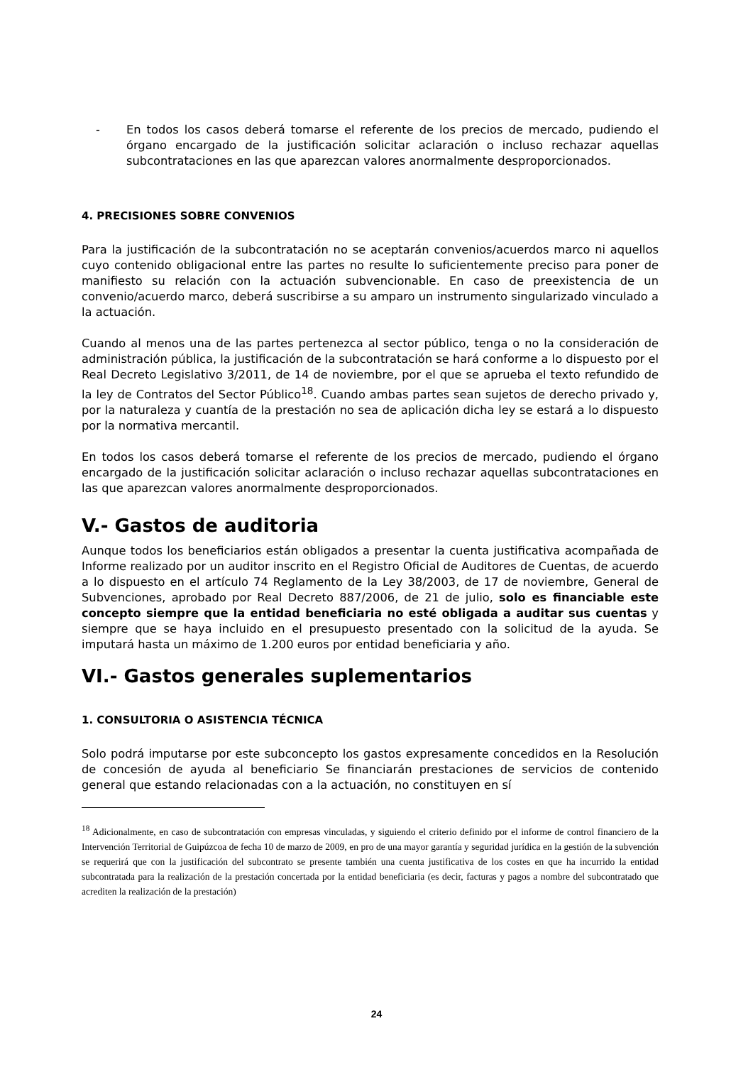- En todos los casos deberá tomarse el referente de los precios de mercado, pudiendo el órgano encargado de la justificación solicitar aclaración o incluso rechazar aquellas subcontrataciones en las que aparezcan valores anormalmente desproporcionados.
4. PRECISIONES SOBRE CONVENIOS
Para la justificación de la subcontratación no se aceptarán convenios/acuerdos marco ni aquellos cuyo contenido obligacional entre las partes no resulte lo suficientemente preciso para poner de manifiesto su relación con la actuación subvencionable. En caso de preexistencia de un convenio/acuerdo marco, deberá suscribirse a su amparo un instrumento singularizado vinculado a la actuación.
Cuando al menos una de las partes pertenezca al sector público, tenga o no la consideración de administración pública, la justificación de la subcontratación se hará conforme a lo dispuesto por el Real Decreto Legislativo 3/2011, de 14 de noviembre, por el que se aprueba el texto refundido de la ley de Contratos del Sector Público<sup>18</sup>. Cuando ambas partes sean sujetos de derecho privado y, por la naturaleza y cuantía de la prestación no sea de aplicación dicha ley se estará a lo dispuesto por la normativa mercantil.
En todos los casos deberá tomarse el referente de los precios de mercado, pudiendo el órgano encargado de la justificación solicitar aclaración o incluso rechazar aquellas subcontrataciones en las que aparezcan valores anormalmente desproporcionados.
V.- Gastos de auditoria
Aunque todos los beneficiarios están obligados a presentar la cuenta justificativa acompañada de Informe realizado por un auditor inscrito en el Registro Oficial de Auditores de Cuentas, de acuerdo a lo dispuesto en el artículo 74 Reglamento de la Ley 38/2003, de 17 de noviembre, General de Subvenciones, aprobado por Real Decreto 887/2006, de 21 de julio, solo es financiable este concepto siempre que la entidad beneficiaria no esté obligada a auditar sus cuentas y siempre que se haya incluido en el presupuesto presentado con la solicitud de la ayuda. Se imputará hasta un máximo de 1.200 euros por entidad beneficiaria y año.
VI.- Gastos generales suplementarios
1. CONSULTORIA O ASISTENCIA TÉCNICA
Solo podrá imputarse por este subconcepto los gastos expresamente concedidos en la Resolución de concesión de ayuda al beneficiario Se financiarán prestaciones de servicios de contenido general que estando relacionadas con a la actuación, no constituyen en sí
<sup>18</sup> Adicionalmente, en caso de subcontratación con empresas vinculadas, y siguiendo el criterio definido por el informe de control financiero de la Intervención Territorial de Guipúzcoa de fecha 10 de marzo de 2009, en pro de una mayor garantía y seguridad jurídica en la gestión de la subvención se requerirá que con la justificación del subcontrato se presente también una cuenta justificativa de los costes en que ha incurrido la entidad subcontratada para la realización de la prestación concertada por la entidad beneficiaria (es decir, facturas y pagos a nombre del subcontratado que acrediten la realización de la prestación)
24